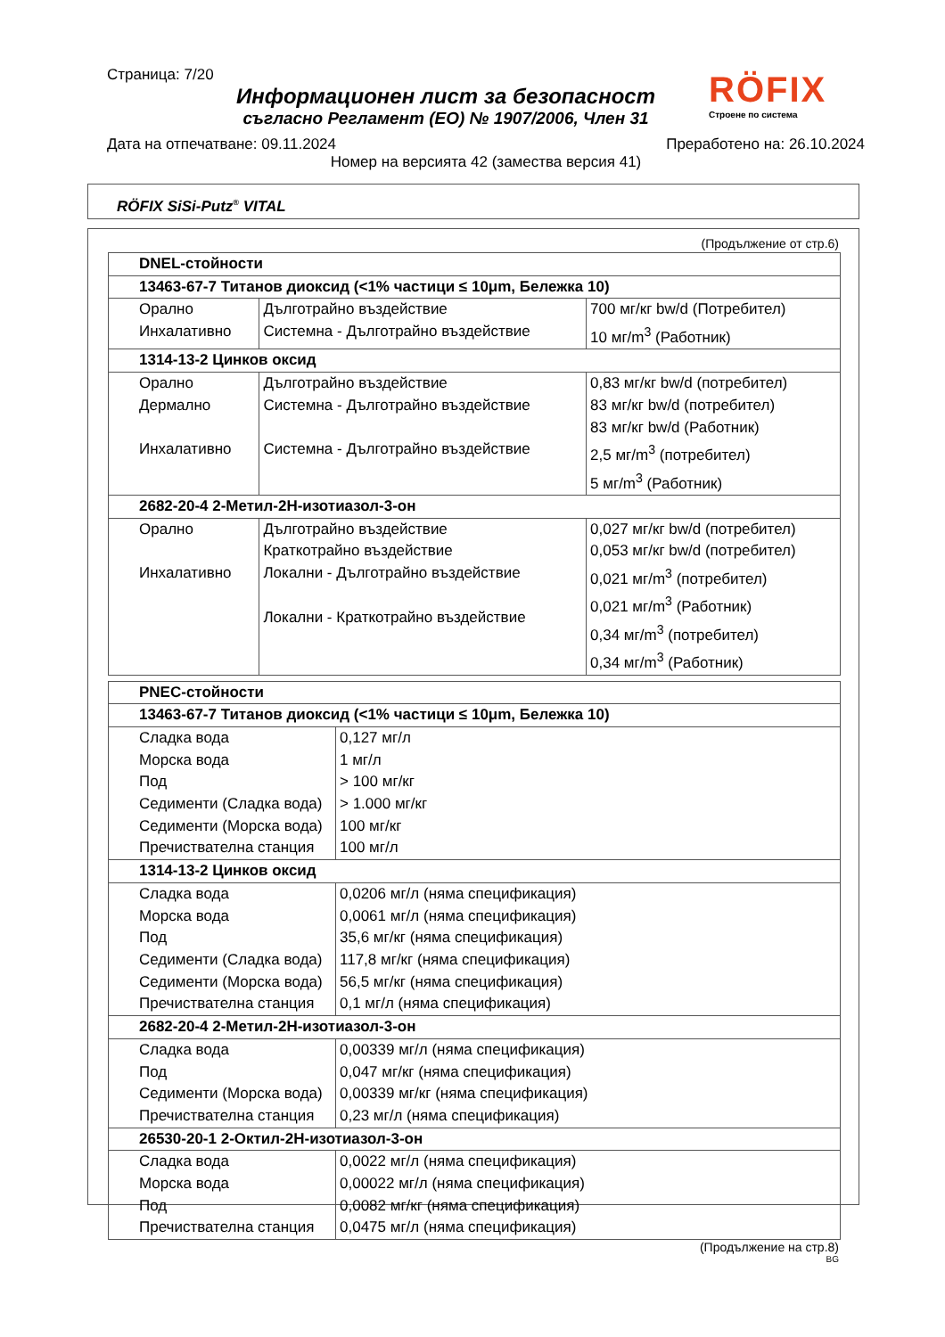Страница: 7/20
Информационен лист за безопасност
съгласно Регламент (ЕО) № 1907/2006, Член 31
Дата на отпечатване: 09.11.2024 Преработено на: 26.10.2024
Номер на версията 42 (замества версия 41)
RÖFIX
Строене по система
RÖFIX SiSi-Putz<sup>®</sup> VITAL
(Продължение от стр.6)
| DNEL-стойности | | |
| --- | --- | --- |
| 13463-67-7 Титанов диоксид (<1% частици ≤ 10μm, Бележка 10) | | |
| Орално Инхалативно | Дълготрайно въздействие Системна - Дълготрайно въздействие | 700 мг/кг bw/d (Потребител) 10 мг/m<sup>3</sup> (Работник) |
| 1314-13-2 Цинков оксид | | |
| Орално Дермално Инхалативно | Дълготрайно въздействие Системна - Дълготрайно въздействие Системна - Дълготрайно въздействие | 0,83 мг/кг bw/d (потребител) 83 мг/кг bw/d (потребител) 83 мг/кг bw/d (Работник) 2,5 мг/m<sup>3</sup> (потребител) 5 мг/m<sup>3</sup> (Работник) |
| 2682-20-4 2-Метил-2H-изотиазол-3-он | | |
| Орално Инхалативно | Дълготрайно въздействие Краткотрайно въздействие Локални - Дълготрайно въздействие Локални - Краткотрайно въздействие | 0,027 мг/кг bw/d (потребител) 0,053 мг/кг bw/d (потребител) 0,021 мг/m<sup>3</sup> (потребител) 0,021 мг/m<sup>3</sup> (Работник) 0,34 мг/m<sup>3</sup> (потребител) 0,34 мг/m<sup>3</sup> (Работник) |
| PNEC-стойности | |
| --- | --- |
| 13463-67-7 Титанов диоксид (<1% частици ≤ 10μm, Бележка 10) | |
| Сладка вода Морска вода Под Седименти (Сладка вода) Седименти (Морска вода) Пречиствателна станция | 0,127 мг/л 1 мг/л > 100 мг/кг > 1.000 мг/кг 100 мг/кг 100 мг/л |
| 1314-13-2 Цинков оксид | |
| Сладка вода Морска вода Под Седименти (Сладка вода) Седименти (Морска вода) Пречиствателна станция | 0,0206 мг/л (няма спецификация) 0,0061 мг/л (няма спецификация) 35,6 мг/кг (няма спецификация) 117,8 мг/кг (няма спецификация) 56,5 мг/кг (няма спецификация) 0,1 мг/л (няма спецификация) |
| 2682-20-4 2-Метил-2H-изотиазол-3-он | |
| Сладка вода Под Седименти (Морска вода) Пречиствателна станция | 0,00339 мг/л (няма спецификация) 0,047 мг/кг (няма спецификация) 0,00339 мг/кг (няма спецификация) 0,23 мг/л (няма спецификация) |
| 26530-20-1 2-Октил-2H-изотиазол-3-он | |
| Сладка вода Морска вода Под Пречиствателна станция | 0,0022 мг/л (няма спецификация) 0,00022 мг/л (няма спецификация) 0,0082 мг/кг (няма спецификация) 0,0475 мг/л (няма спецификация) |
(Продължение на стр.8)
BG